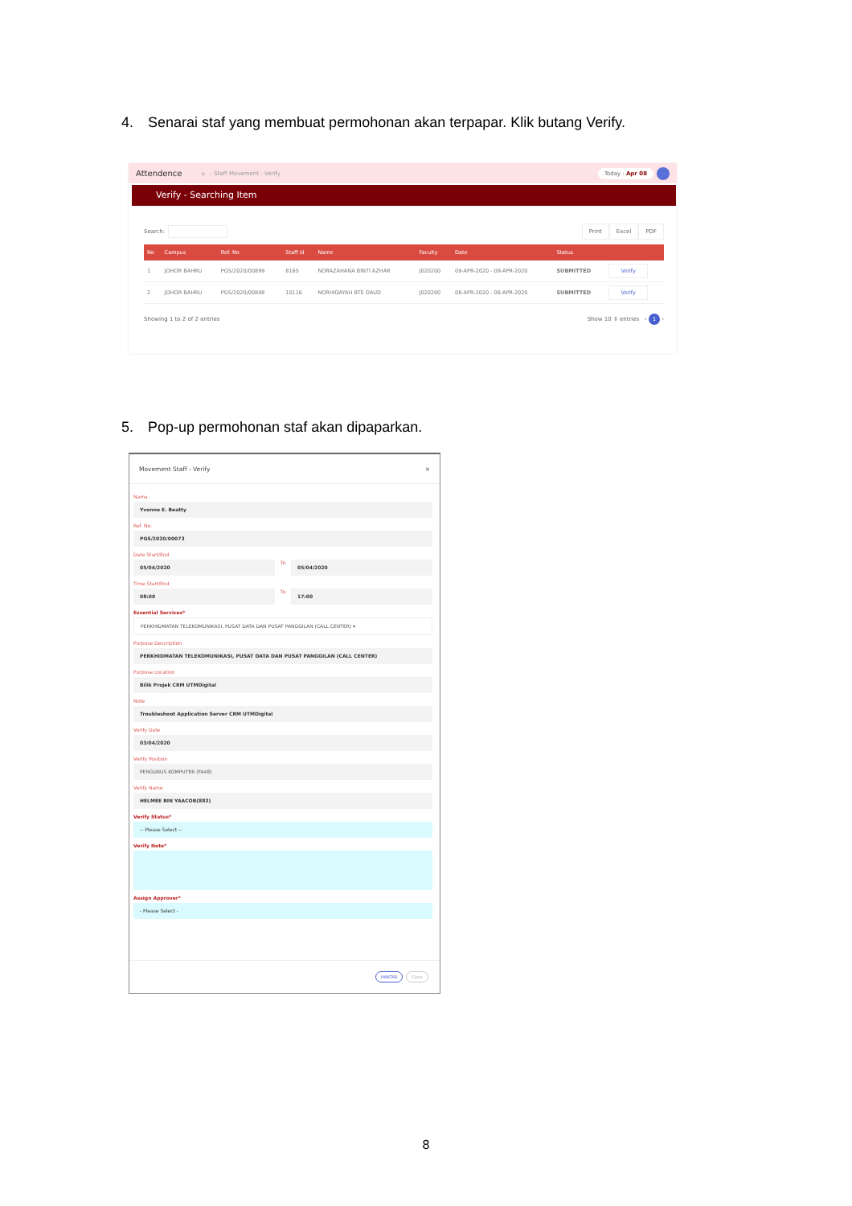4. Senarai staf yang membuat permohonan akan terpapar. Klik butang Verify.
Attendence ⌂ - Staff Movement - Verify
Today : Apr 08
Verify - Searching Item
Search:
Print Excel PDF
| No | Campus | Ref. No | Staff Id | Name | Faculty | Date | Status | |
| --- | --- | --- | --- | --- | --- | --- | --- | --- |
| 1 | JOHOR BAHRU | PGS/2020/00899 | 8165 | NORAZAHANA BINTI AZHAR | J020200 | 09-APR-2020 - 09-APR-2020 | SUBMITTED | Verify |
| 2 | JOHOR BAHRU | PGS/2020/00898 | 10116 | NORHIDAYAH BTE DAUD | J020200 | 08-APR-2020 - 08-APR-2020 | SUBMITTED | Verify |
Showing 1 to 2 of 2 entries
Show 10 ⇕ entries ‹ 1 ›
5. Pop-up permohonan staf akan dipaparkan.
Movement Staff - Verify ×
Nama
Yvonne E. Beatty
Ref. No.
PGS/2020/00073
Date Start/End
05/04/2020
To
05/04/2020
Time Start/End
08:00
To
17:00
Essential Services*
PERKHIDMATAN TELEKOMUNIKASI, PUSAT DATA DAN PUSAT PANGGILAN (CALL CENTER) ▾
Purpose Description
PERKHIDMATAN TELEKOMUNIKASI, PUSAT DATA DAN PUSAT PANGGILAN (CALL CENTER)
Purpose Location
Bilik Projek CRM UTMDigital
Note
Troubleshoot Application Server CRM UTMDigital
Verify Date
03/04/2020
Verify Position
PENGURUS KOMPUTER (FA48)
Verify Name
HELMEE BIN YAACOB(883)
Verify Status*
-- Please Select --
Verify Note*
Assign Approver*
- Please Select -
HANTAR Close
8